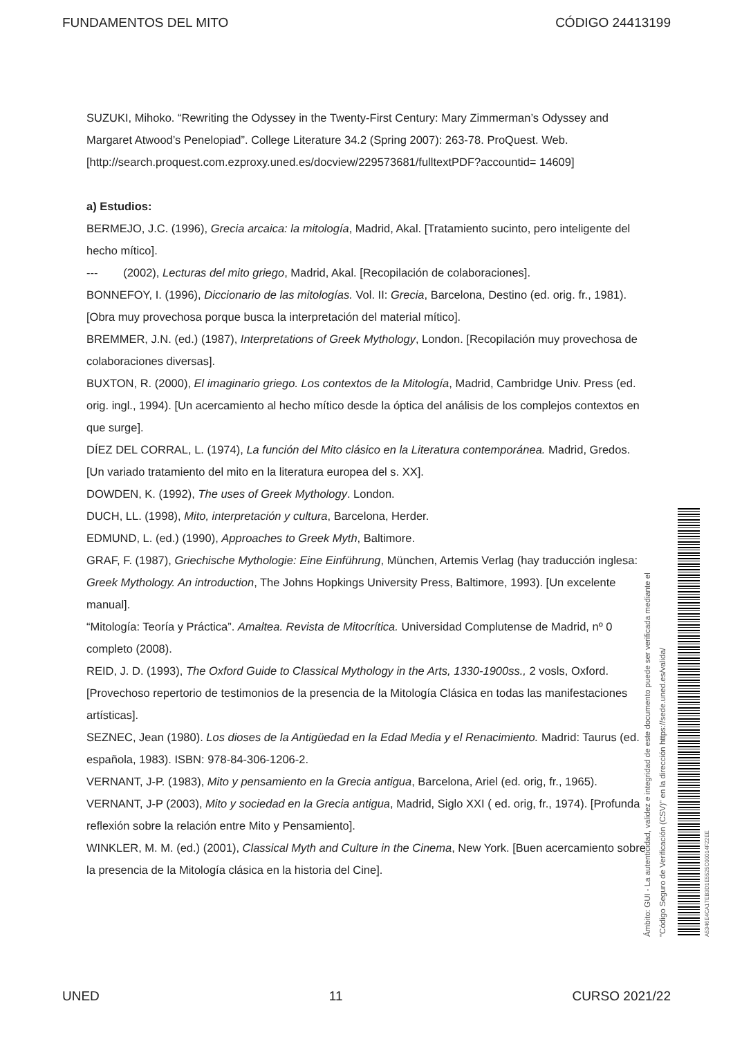FUNDAMENTOS DEL MITO CÓDIGO 24413199
SUZUKI, Mihoko. “Rewriting the Odyssey in the Twenty-First Century: Mary Zimmerman’s Odyssey and Margaret Atwood’s Penelopiad”. College Literature 34.2 (Spring 2007): 263-78. ProQuest. Web.
[http://search.proquest.com.ezproxy.uned.es/docview/229573681/fulltextPDF?accountid= 14609]
a) Estudios:
BERMEJO, J.C. (1996), Grecia arcaica: la mitología, Madrid, Akal. [Tratamiento sucinto, pero inteligente del hecho mítico].
--- (2002), Lecturas del mito griego, Madrid, Akal. [Recopilación de colaboraciones].
BONNEFOY, I. (1996), Diccionario de las mitologías. Vol. II: Grecia, Barcelona, Destino (ed. orig. fr., 1981). [Obra muy provechosa porque busca la interpretación del material mítico].
BREMMER, J.N. (ed.) (1987), Interpretations of Greek Mythology, London. [Recopilación muy provechosa de colaboraciones diversas].
BUXTON, R. (2000), El imaginario griego. Los contextos de la Mitología, Madrid, Cambridge Univ. Press (ed. orig. ingl., 1994). [Un acercamiento al hecho mítico desde la óptica del análisis de los complejos contextos en que surge].
DÍEZ DEL CORRAL, L. (1974), La función del Mito clásico en la Literatura contemporánea. Madrid, Gredos. [Un variado tratamiento del mito en la literatura europea del s. XX].
DOWDEN, K. (1992), The uses of Greek Mythology. London.
DUCH, LL. (1998), Mito, interpretación y cultura, Barcelona, Herder.
EDMUND, L. (ed.) (1990), Approaches to Greek Myth, Baltimore.
GRAF, F. (1987), Griechische Mythologie: Eine Einführung, München, Artemis Verlag (hay traducción inglesa: Greek Mythology. An introduction, The Johns Hopkings University Press, Baltimore, 1993). [Un excelente manual].
“Mitología: Teoría y Práctica”. Amaltea. Revista de Mitocrítica. Universidad Complutense de Madrid, nº 0 completo (2008).
REID, J. D. (1993), The Oxford Guide to Classical Mythology in the Arts, 1330-1900ss., 2 vosls, Oxford. [Provechoso repertorio de testimonios de la presencia de la Mitología Clásica en todas las manifestaciones artísticas].
SEZNEC, Jean (1980). Los dioses de la Antigüedad en la Edad Media y el Renacimiento. Madrid: Taurus (ed. española, 1983). ISBN: 978-84-306-1206-2.
VERNANT, J-P. (1983), Mito y pensamiento en la Grecia antigua, Barcelona, Ariel (ed. orig, fr., 1965).
VERNANT, J-P (2003), Mito y sociedad en la Grecia antigua, Madrid, Siglo XXI ( ed. orig, fr., 1974). [Profunda reflexión sobre la relación entre Mito y Pensamiento].
WINKLER, M. M. (ed.) (2001), Classical Myth and Culture in the Cinema, New York. [Buen acercamiento sobre la presencia de la Mitología clásica en la historia del Cine].
Ámbito: GUI - La autenticidad, validez e integridad de este documento puede ser verificada mediante el
"Código Seguro de Verificación (CSV)" en la dirección https://sede.uned.es/valida/
A5346E4CA17EB3D1E5525C00014F22EE
UNED 11 CURSO 2021/22